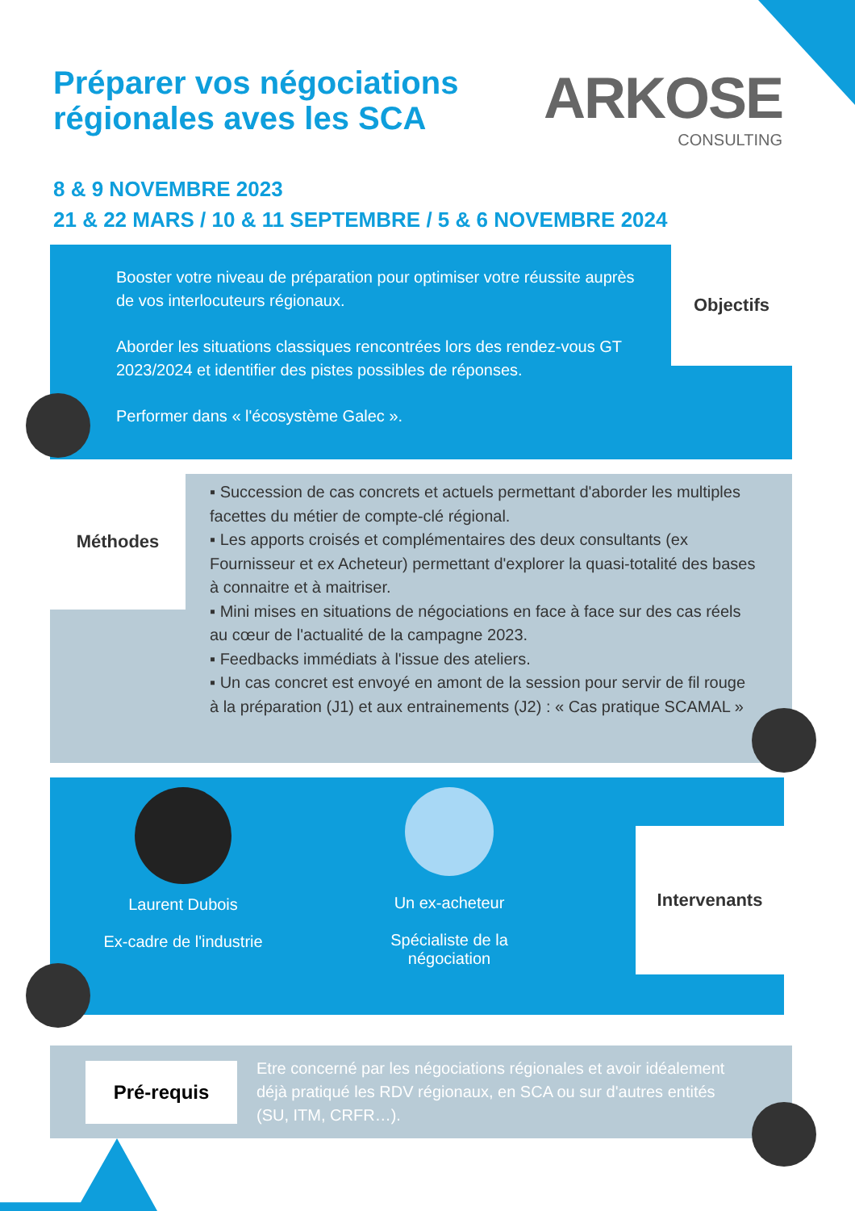Préparer vos négociations
régionales aves les SCA
ARKOSE
CONSULTING
8 & 9 NOVEMBRE 2023
21 & 22 MARS / 10 & 11 SEPTEMBRE / 5 & 6 NOVEMBRE 2024
Booster votre niveau de préparation pour optimiser votre réussite auprès de vos interlocuteurs régionaux.
Aborder les situations classiques rencontrées lors des rendez-vous GT 2023/2024 et identifier des pistes possibles de réponses.
Performer dans « l'écosystème Galec ».
Objectifs
Méthodes
▪ Succession de cas concrets et actuels permettant d'aborder les multiples facettes du métier de compte-clé régional.
▪ Les apports croisés et complémentaires des deux consultants (ex Fournisseur et ex Acheteur) permettant d'explorer la quasi-totalité des bases à connaitre et à maitriser.
▪ Mini mises en situations de négociations en face à face sur des cas réels au cœur de l'actualité de la campagne 2023.
▪ Feedbacks immédiats à l'issue des ateliers.
▪ Un cas concret est envoyé en amont de la session pour servir de fil rouge à la préparation (J1) et aux entrainements (J2) : « Cas pratique SCAMAL »
Laurent Dubois
Ex-cadre de l'industrie
Un ex-acheteur
Spécialiste de la
négociation
Intervenants
Pré-requis
Etre concerné par les négociations régionales et avoir idéalement déjà pratiqué les RDV régionaux, en SCA ou sur d'autres entités (SU, ITM, CRFR…).